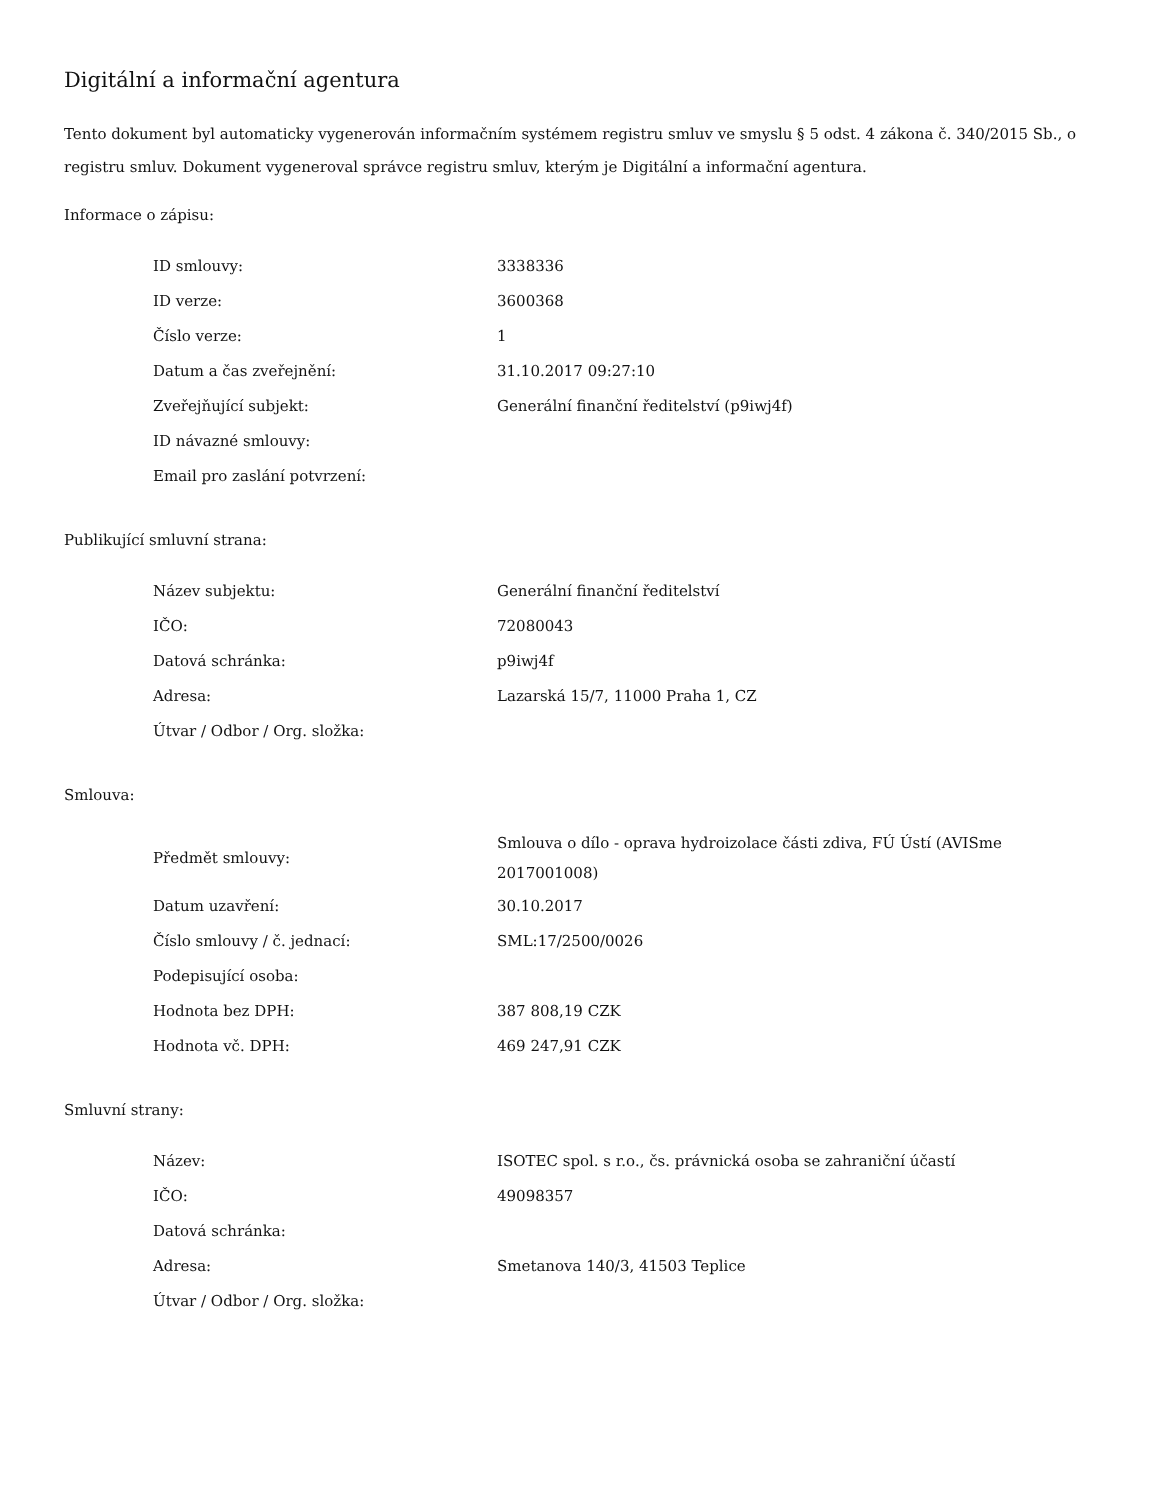Digitální a informační agentura
Tento dokument byl automaticky vygenerován informačním systémem registru smluv ve smyslu § 5 odst. 4 zákona č. 340/2015 Sb., o registru smluv. Dokument vygeneroval správce registru smluv, kterým je Digitální a informační agentura.
Informace o zápisu:
| ID smlouvy: | 3338336 |
| ID verze: | 3600368 |
| Číslo verze: | 1 |
| Datum a čas zveřejnění: | 31.10.2017 09:27:10 |
| Zveřejňující subjekt: | Generální finanční ředitelství (p9iwj4f) |
| ID návazné smlouvy: | |
| Email pro zaslání potvrzení: | |
Publikující smluvní strana:
| Název subjektu: | Generální finanční ředitelství |
| IČO: | 72080043 |
| Datová schránka: | p9iwj4f |
| Adresa: | Lazarská 15/7, 11000 Praha 1, CZ |
| Útvar / Odbor / Org. složka: | |
Smlouva:
| Předmět smlouvy: | Smlouva o dílo - oprava hydroizolace části zdiva, FÚ Ústí (AVISme 2017001008) |
| Datum uzavření: | 30.10.2017 |
| Číslo smlouvy / č. jednací: | SML:17/2500/0026 |
| Podepisující osoba: | |
| Hodnota bez DPH: | 387 808,19 CZK |
| Hodnota vč. DPH: | 469 247,91 CZK |
Smluvní strany:
| Název: | ISOTEC spol. s r.o., čs. právnická osoba se zahraniční účastí |
| IČO: | 49098357 |
| Datová schránka: | |
| Adresa: | Smetanova 140/3, 41503 Teplice |
| Útvar / Odbor / Org. složka: | |